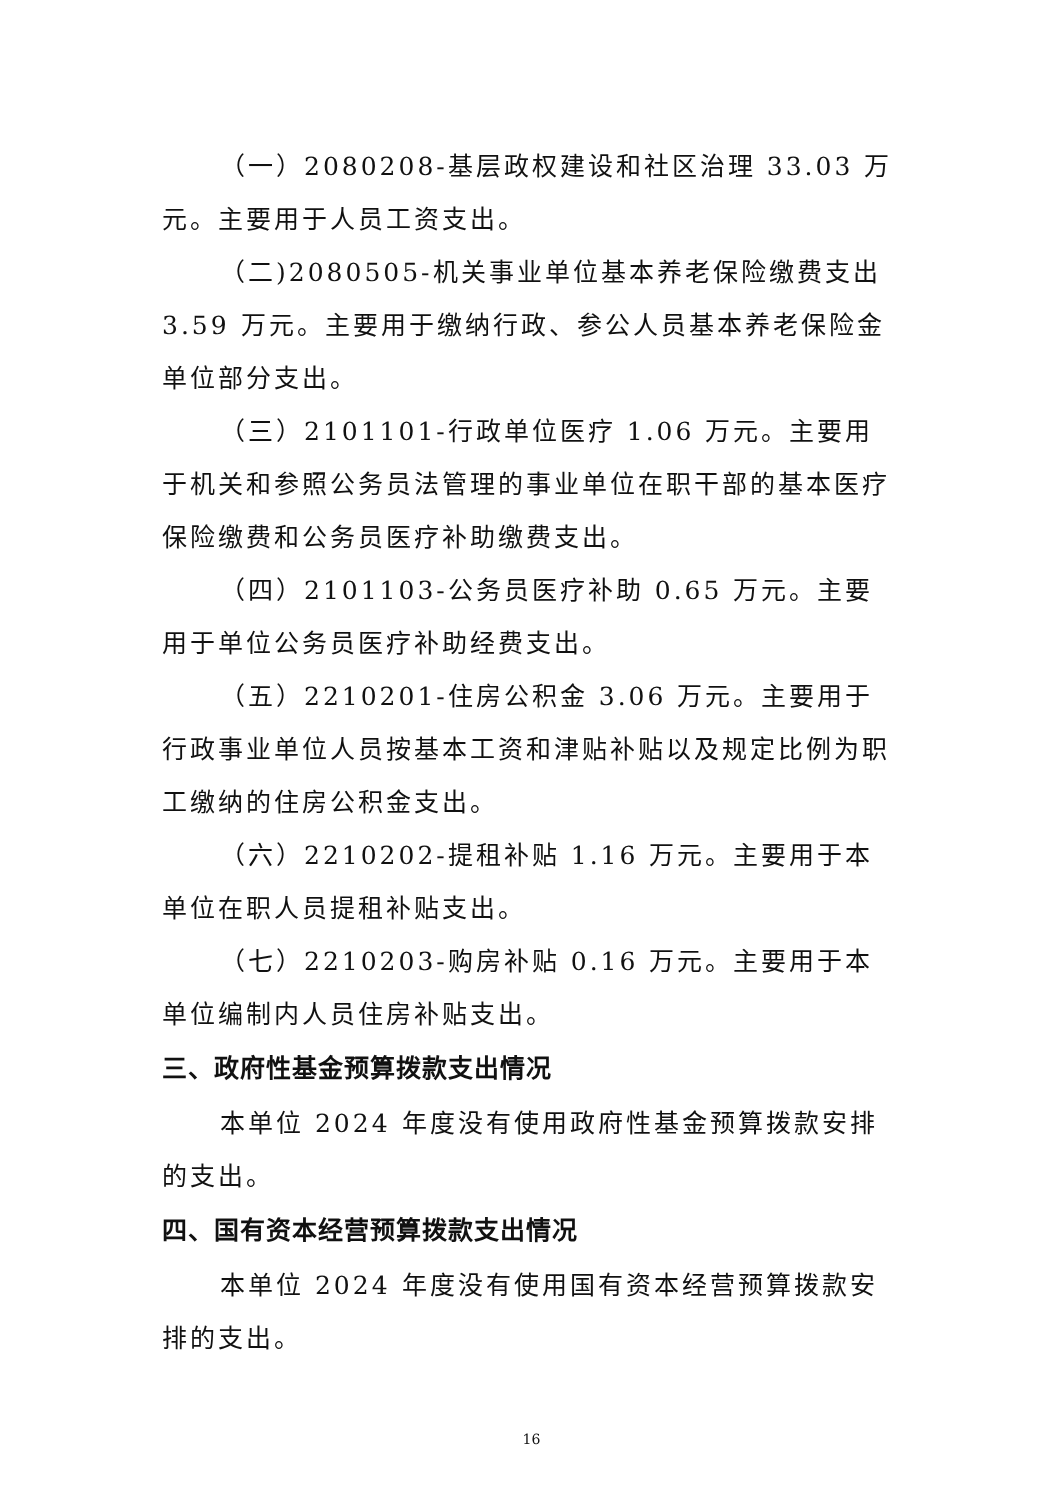（一）2080208-基层政权建设和社区治理 33.03 万元。主要用于人员工资支出。
（二)2080505-机关事业单位基本养老保险缴费支出 3.59 万元。主要用于缴纳行政、参公人员基本养老保险金单位部分支出。
（三）2101101-行政单位医疗 1.06 万元。主要用于机关和参照公务员法管理的事业单位在职干部的基本医疗保险缴费和公务员医疗补助缴费支出。
（四）2101103-公务员医疗补助 0.65 万元。主要用于单位公务员医疗补助经费支出。
（五）2210201-住房公积金 3.06 万元。主要用于行政事业单位人员按基本工资和津贴补贴以及规定比例为职工缴纳的住房公积金支出。
（六）2210202-提租补贴 1.16 万元。主要用于本单位在职人员提租补贴支出。
（七）2210203-购房补贴 0.16 万元。主要用于本单位编制内人员住房补贴支出。
三、政府性基金预算拨款支出情况
本单位 2024 年度没有使用政府性基金预算拨款安排的支出。
四、国有资本经营预算拨款支出情况
本单位 2024 年度没有使用国有资本经营预算拨款安排的支出。
16